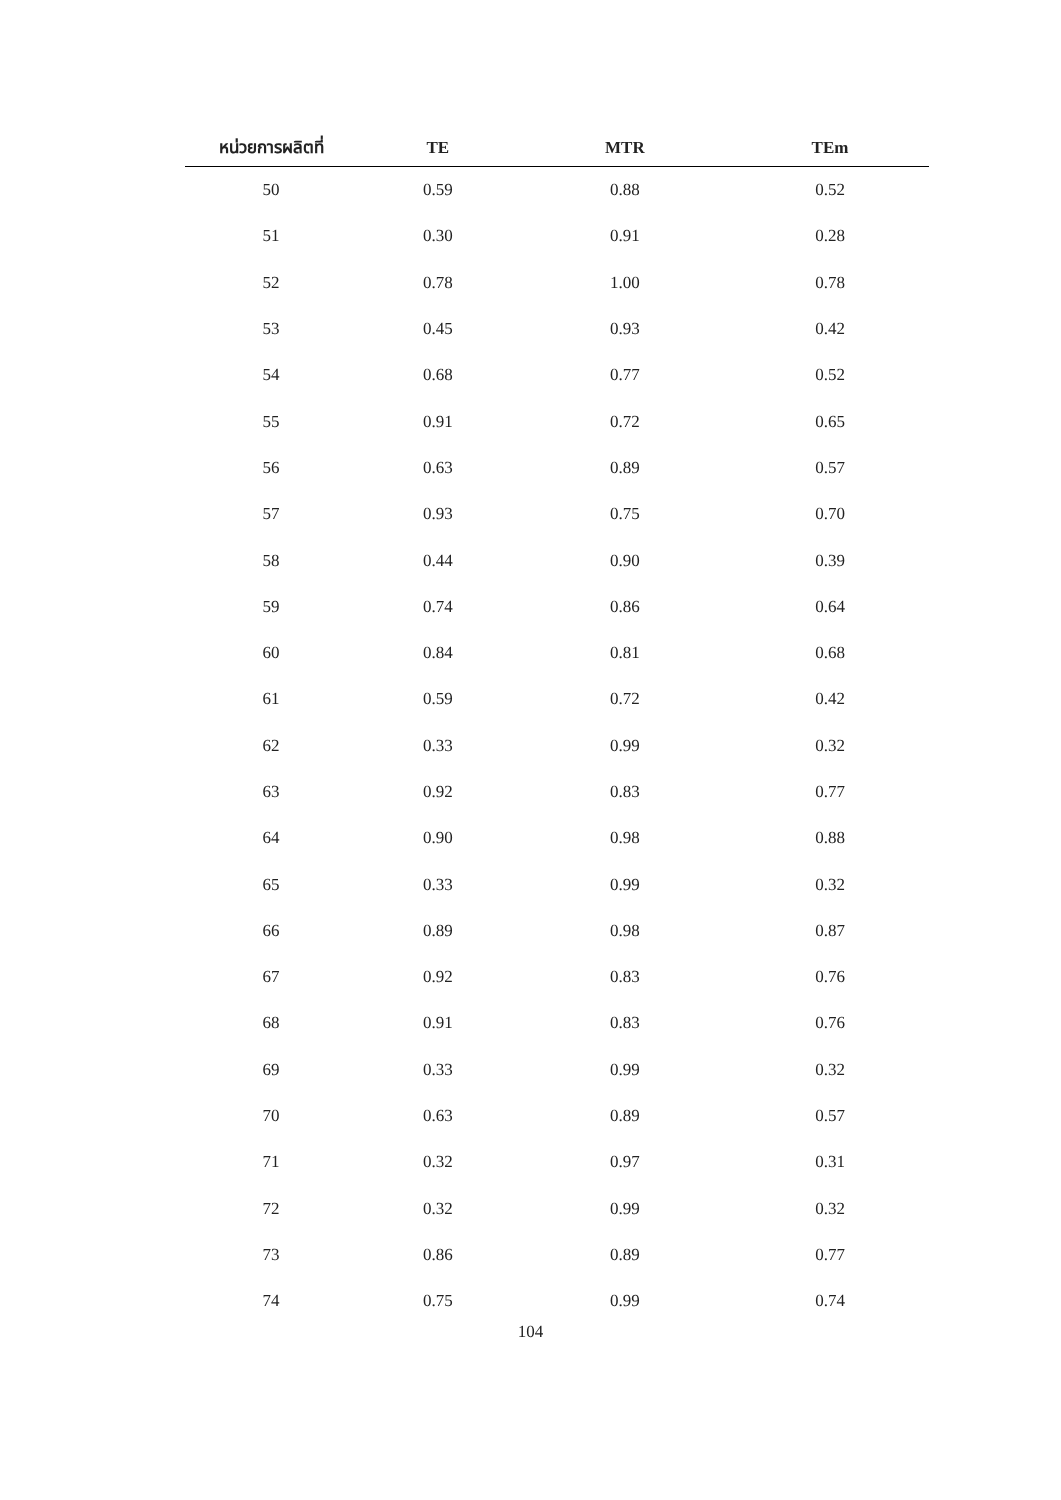| หน่วยการผลิตที่ | TE | MTR | TEm |
| --- | --- | --- | --- |
| 50 | 0.59 | 0.88 | 0.52 |
| 51 | 0.30 | 0.91 | 0.28 |
| 52 | 0.78 | 1.00 | 0.78 |
| 53 | 0.45 | 0.93 | 0.42 |
| 54 | 0.68 | 0.77 | 0.52 |
| 55 | 0.91 | 0.72 | 0.65 |
| 56 | 0.63 | 0.89 | 0.57 |
| 57 | 0.93 | 0.75 | 0.70 |
| 58 | 0.44 | 0.90 | 0.39 |
| 59 | 0.74 | 0.86 | 0.64 |
| 60 | 0.84 | 0.81 | 0.68 |
| 61 | 0.59 | 0.72 | 0.42 |
| 62 | 0.33 | 0.99 | 0.32 |
| 63 | 0.92 | 0.83 | 0.77 |
| 64 | 0.90 | 0.98 | 0.88 |
| 65 | 0.33 | 0.99 | 0.32 |
| 66 | 0.89 | 0.98 | 0.87 |
| 67 | 0.92 | 0.83 | 0.76 |
| 68 | 0.91 | 0.83 | 0.76 |
| 69 | 0.33 | 0.99 | 0.32 |
| 70 | 0.63 | 0.89 | 0.57 |
| 71 | 0.32 | 0.97 | 0.31 |
| 72 | 0.32 | 0.99 | 0.32 |
| 73 | 0.86 | 0.89 | 0.77 |
| 74 | 0.75 | 0.99 | 0.74 |
104